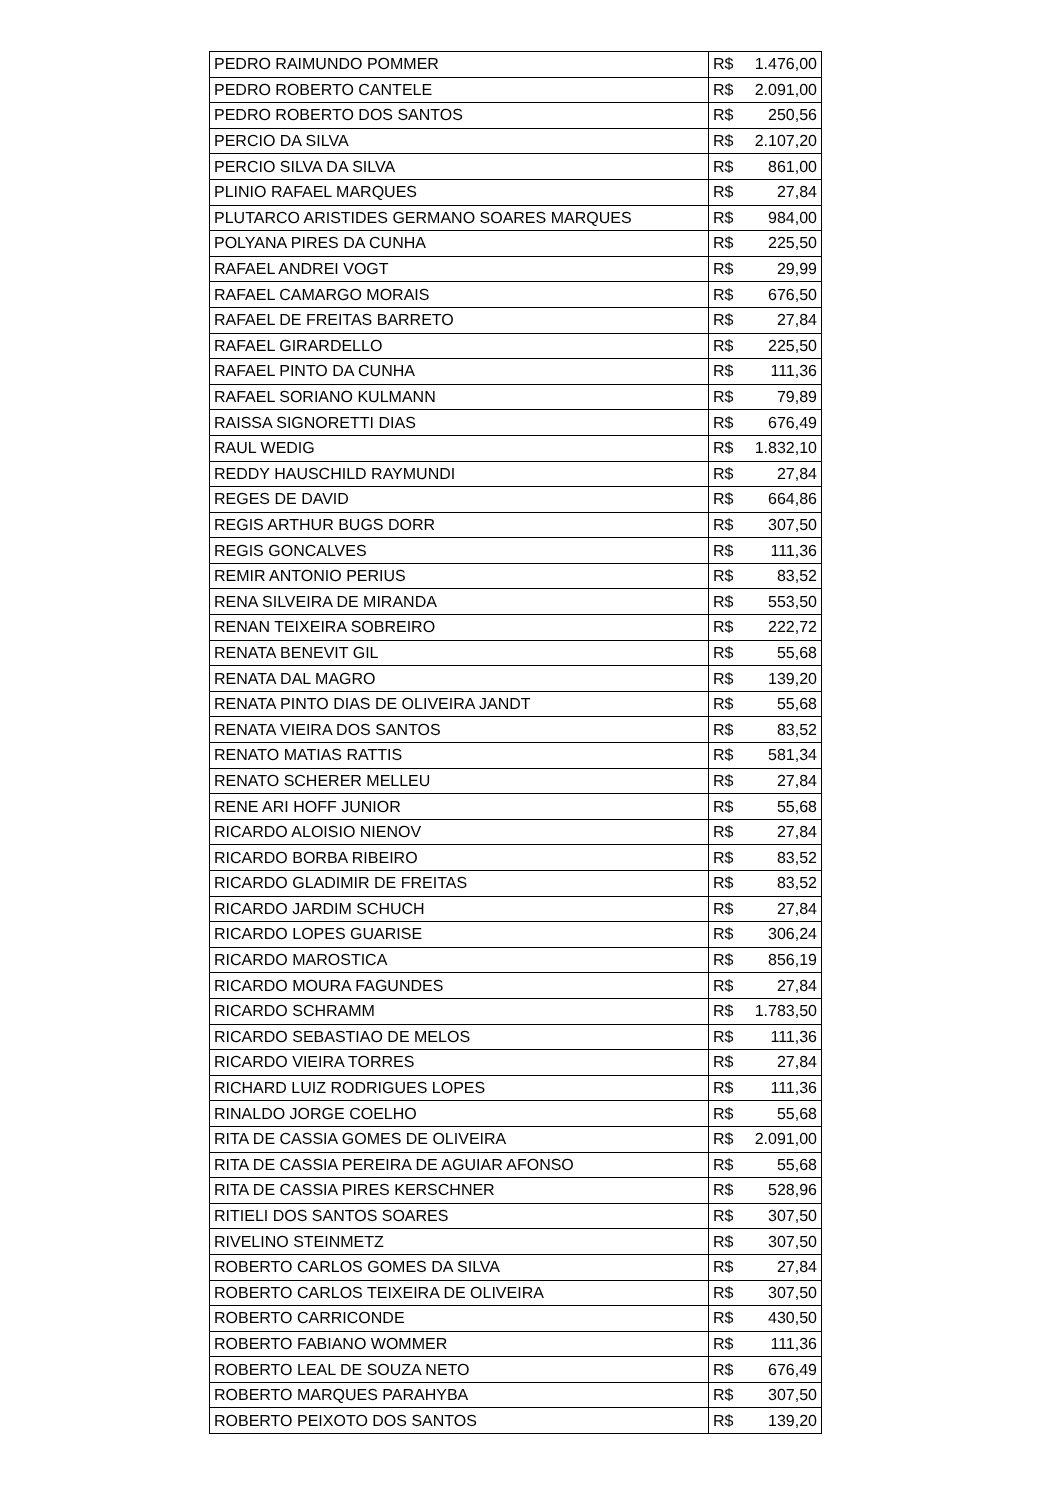| PEDRO RAIMUNDO POMMER | R$ | 1.476,00 |
| PEDRO ROBERTO CANTELE | R$ | 2.091,00 |
| PEDRO ROBERTO DOS SANTOS | R$ | 250,56 |
| PERCIO DA SILVA | R$ | 2.107,20 |
| PERCIO SILVA DA SILVA | R$ | 861,00 |
| PLINIO RAFAEL MARQUES | R$ | 27,84 |
| PLUTARCO ARISTIDES GERMANO SOARES MARQUES | R$ | 984,00 |
| POLYANA PIRES DA CUNHA | R$ | 225,50 |
| RAFAEL ANDREI VOGT | R$ | 29,99 |
| RAFAEL CAMARGO MORAIS | R$ | 676,50 |
| RAFAEL DE FREITAS BARRETO | R$ | 27,84 |
| RAFAEL GIRARDELLO | R$ | 225,50 |
| RAFAEL PINTO DA CUNHA | R$ | 111,36 |
| RAFAEL SORIANO KULMANN | R$ | 79,89 |
| RAISSA SIGNORETTI DIAS | R$ | 676,49 |
| RAUL WEDIG | R$ | 1.832,10 |
| REDDY HAUSCHILD RAYMUNDI | R$ | 27,84 |
| REGES DE DAVID | R$ | 664,86 |
| REGIS ARTHUR BUGS DORR | R$ | 307,50 |
| REGIS GONCALVES | R$ | 111,36 |
| REMIR ANTONIO PERIUS | R$ | 83,52 |
| RENA SILVEIRA DE MIRANDA | R$ | 553,50 |
| RENAN TEIXEIRA SOBREIRO | R$ | 222,72 |
| RENATA BENEVIT GIL | R$ | 55,68 |
| RENATA DAL MAGRO | R$ | 139,20 |
| RENATA PINTO DIAS DE OLIVEIRA JANDT | R$ | 55,68 |
| RENATA VIEIRA DOS SANTOS | R$ | 83,52 |
| RENATO MATIAS RATTIS | R$ | 581,34 |
| RENATO SCHERER MELLEU | R$ | 27,84 |
| RENE ARI HOFF JUNIOR | R$ | 55,68 |
| RICARDO ALOISIO NIENOV | R$ | 27,84 |
| RICARDO BORBA RIBEIRO | R$ | 83,52 |
| RICARDO GLADIMIR DE FREITAS | R$ | 83,52 |
| RICARDO JARDIM SCHUCH | R$ | 27,84 |
| RICARDO LOPES GUARISE | R$ | 306,24 |
| RICARDO MAROSTICA | R$ | 856,19 |
| RICARDO MOURA FAGUNDES | R$ | 27,84 |
| RICARDO SCHRAMM | R$ | 1.783,50 |
| RICARDO SEBASTIAO DE MELOS | R$ | 111,36 |
| RICARDO VIEIRA TORRES | R$ | 27,84 |
| RICHARD LUIZ RODRIGUES LOPES | R$ | 111,36 |
| RINALDO JORGE COELHO | R$ | 55,68 |
| RITA DE CASSIA GOMES DE OLIVEIRA | R$ | 2.091,00 |
| RITA DE CASSIA PEREIRA DE AGUIAR AFONSO | R$ | 55,68 |
| RITA DE CASSIA PIRES KERSCHNER | R$ | 528,96 |
| RITIELI DOS SANTOS SOARES | R$ | 307,50 |
| RIVELINO STEINMETZ | R$ | 307,50 |
| ROBERTO CARLOS GOMES DA SILVA | R$ | 27,84 |
| ROBERTO CARLOS TEIXEIRA DE OLIVEIRA | R$ | 307,50 |
| ROBERTO CARRICONDE | R$ | 430,50 |
| ROBERTO FABIANO WOMMER | R$ | 111,36 |
| ROBERTO LEAL DE SOUZA NETO | R$ | 676,49 |
| ROBERTO MARQUES PARAHYBA | R$ | 307,50 |
| ROBERTO PEIXOTO DOS SANTOS | R$ | 139,20 |